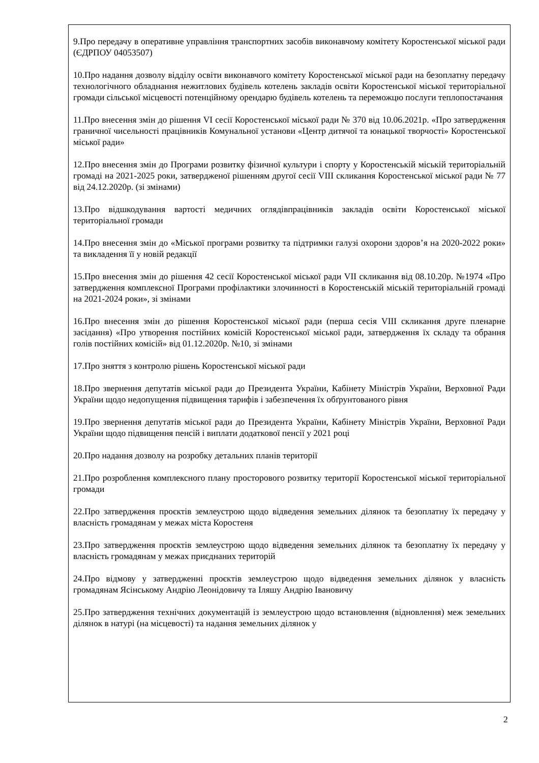9.Про передачу в оперативне управління транспортних засобів виконавчому комітету Коростенської міської ради (ЄДРПОУ 04053507)
10.Про надання дозволу відділу освіти виконавчого комітету Коростенської міської ради на безоплатну передачу технологічного обладнання нежитлових будівель котелень закладів освіти Коростенської міської територіальної громади сільської місцевості потенційному орендарю будівель котелень та переможцю послуги теплопостачання
11.Про внесення змін до рішення VI сесії Коростенської міської ради № 370 від 10.06.2021р. «Про затвердження граничної чисельності працівників Комунальної установи «Центр дитячої та юнацької творчості» Коростенської міської ради»
12.Про внесення змін до Програми розвитку фізичної культури і спорту у Коростенській міській територіальній громаді на 2021-2025 роки, затвердженої рішенням другої сесії VIII скликання Коростенської міської ради № 77 від 24.12.2020р. (зі змінами)
13.Про відшкодування вартості медичних оглядівпрацівників закладів освіти Коростенської міської територіальної громади
14.Про внесення змін до «Міської програми розвитку та підтримки галузі охорони здоров’я на 2020-2022 роки» та викладення її у новій редакції
15.Про внесення змін до рішення 42 сесії Коростенської міської ради VII скликання від 08.10.20р. №1974 «Про затвердження комплексної Програми профілактики злочинності в Коростенській міській територіальній громаді на 2021-2024 роки», зі змінами
16.Про внесення змін до рішення Коростенської міської ради (перша сесія VIII скликання друге пленарне засідання) «Про утворення постійних комісій Коростенської міської ради, затвердження їх складу та обрання голів постійних комісій» від 01.12.2020р. №10, зі змінами
17.Про зняття з контролю рішень Коростенської міської ради
18.Про звернення депутатів міської ради до Президента України, Кабінету Міністрів України, Верховної Ради України щодо недопущення підвищення тарифів і забезпечення їх обґрунтованого рівня
19.Про звернення депутатів міської ради до Президента України, Кабінету Міністрів України, Верховної Ради України щодо підвищення пенсій і виплати додаткової пенсії у 2021 році
20.Про надання дозволу на розробку детальних планів території
21.Про розроблення комплексного плану просторового розвитку території Коростенської міської територіальної громади
22.Про затвердження проєктів землеустрою щодо відведення земельних ділянок та безоплатну їх передачу у власність громадянам у межах міста Коростеня
23.Про затвердження проєктів землеустрою щодо відведення земельних ділянок та безоплатну їх передачу у власність громадянам у межах приєднаних територій
24.Про відмову у затвердженні проєктів землеустрою щодо відведення земельних ділянок у власність громадянам Ясінському Андрію Леонідовичу та Іляшу Андрію Івановичу
25.Про затвердження технічних документацій із землеустрою щодо встановлення (відновлення) меж земельних ділянок в натурі (на місцевості) та надання земельних ділянок у
2